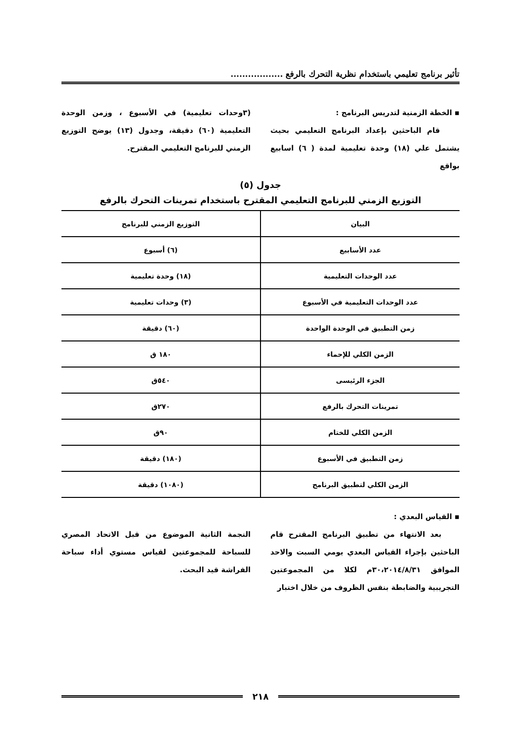تأثير برنامج تعليمي باستخدام نظرية التحرك بالرفع ..................
▪ الخطة الزمنية لتدريس البرنامج :
قام الباحثين بإعداد البرنامج التعليمي بحيث يشتمل علي (١٨) وحدة تعليمية لمدة ( ٦) اسابيع بواقع
(٣وحدات تعليمية) في الأسبوع ، وزمن الوحدة التعليمية (٦٠) دقيقة، وجدول (١٣) يوضح التوزيع الزمني للبرنامج التعليمي المقترح.
جدول (٥)
التوزيع الزمني للبرنامج التعليمي المقترح باستخدام تمرينات التحرك بالرفع
| البيان | التوزيع الزمني للبرنامج |
| --- | --- |
| عدد الأسابيع | (٦) أسبوع |
| عدد الوحدات التعليمية | (١٨) وحدة تعليمية |
| عدد الوحدات التعليمية في الأسبوع | (٣) وحدات تعليمية |
| زمن التطبيق في الوحدة الواحدة | (٦٠) دقيقة |
| الزمن الكلي للإحماء | ١٨٠ ق |
| الجزء الرئيسى | ٥٤٠ق |
| تمرينات التحرك بالرفع | ٢٧٠ق |
| الزمن الكلي للختام | ٩٠ق |
| زمن التطبيق في الأسبوع | (١٨٠) دقيقة |
| الزمن الكلي لتطبيق البرنامج | (١٠٨٠) دقيقة |
▪ القياس البعدي :
بعد الانتهاء من تطبيق البرنامج المقترح قام الباحثين بإجراء القياس البعدي يومي السبت والاحد الموافق ٣٠،٢٠١٤/٨/٣١م لكلا من المجموعتين التجريبية والضابطة بنفس الظروف من خلال اختبار
النجمة الثانية الموضوع من قبل الاتحاد المصري للسباحة للمجموعتين لقياس مستوي أداء سباحة الفراشة قيد البحث.
٢١٨